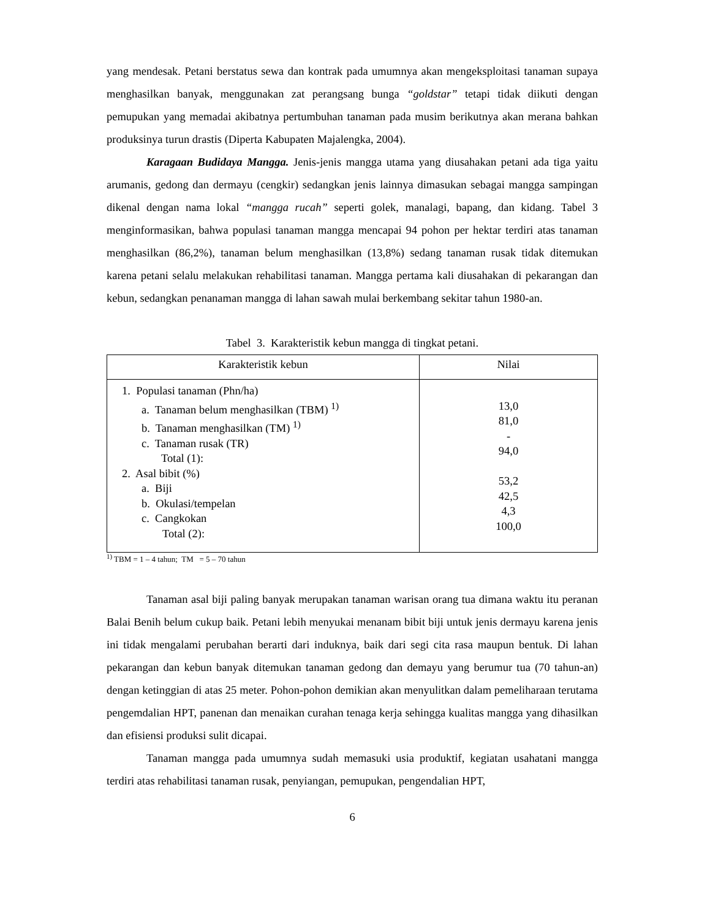yang mendesak. Petani berstatus sewa dan kontrak pada umumnya akan mengeksploitasi tanaman supaya menghasilkan banyak, menggunakan zat perangsang bunga “goldstar” tetapi tidak diikuti dengan pemupukan yang memadai akibatnya pertumbuhan tanaman pada musim berikutnya akan merana bahkan produksinya turun drastis (Diperta Kabupaten Majalengka, 2004).
Karagaan Budidaya Mangga. Jenis-jenis mangga utama yang diusahakan petani ada tiga yaitu arumanis, gedong dan dermayu (cengkir) sedangkan jenis lainnya dimasukan sebagai mangga sampingan dikenal dengan nama lokal “mangga rucah” seperti golek, manalagi, bapang, dan kidang. Tabel 3 menginformasikan, bahwa populasi tanaman mangga mencapai 94 pohon per hektar terdiri atas tanaman menghasilkan (86,2%), tanaman belum menghasilkan (13,8%) sedang tanaman rusak tidak ditemukan karena petani selalu melakukan rehabilitasi tanaman. Mangga pertama kali diusahakan di pekarangan dan kebun, sedangkan penanaman mangga di lahan sawah mulai berkembang sekitar tahun 1980-an.
Tabel 3. Karakteristik kebun mangga di tingkat petani.
| Karakteristik kebun | Nilai |
| --- | --- |
| 1. Populasi tanaman (Phn/ha) a. Tanaman belum menghasilkan (TBM) <sup>1)</sup> b. Tanaman menghasilkan (TM) <sup>1)</sup> c. Tanaman rusak (TR) Total (1): 2. Asal bibit (%) a. Biji b. Okulasi/tempelan c. Cangkokan Total (2): | 13,0 81,0 - 94,0 53,2 42,5 4,3 100,0 |
<sup>1)</sup> TBM = 1 – 4 tahun; TM = 5 – 70 tahun
Tanaman asal biji paling banyak merupakan tanaman warisan orang tua dimana waktu itu peranan Balai Benih belum cukup baik. Petani lebih menyukai menanam bibit biji untuk jenis dermayu karena jenis ini tidak mengalami perubahan berarti dari induknya, baik dari segi cita rasa maupun bentuk. Di lahan pekarangan dan kebun banyak ditemukan tanaman gedong dan demayu yang berumur tua (70 tahun-an) dengan ketinggian di atas 25 meter. Pohon-pohon demikian akan menyulitkan dalam pemeliharaan terutama pengemdalian HPT, panenan dan menaikan curahan tenaga kerja sehingga kualitas mangga yang dihasilkan dan efisiensi produksi sulit dicapai.
Tanaman mangga pada umumnya sudah memasuki usia produktif, kegiatan usahatani mangga terdiri atas rehabilitasi tanaman rusak, penyiangan, pemupukan, pengendalian HPT,
6